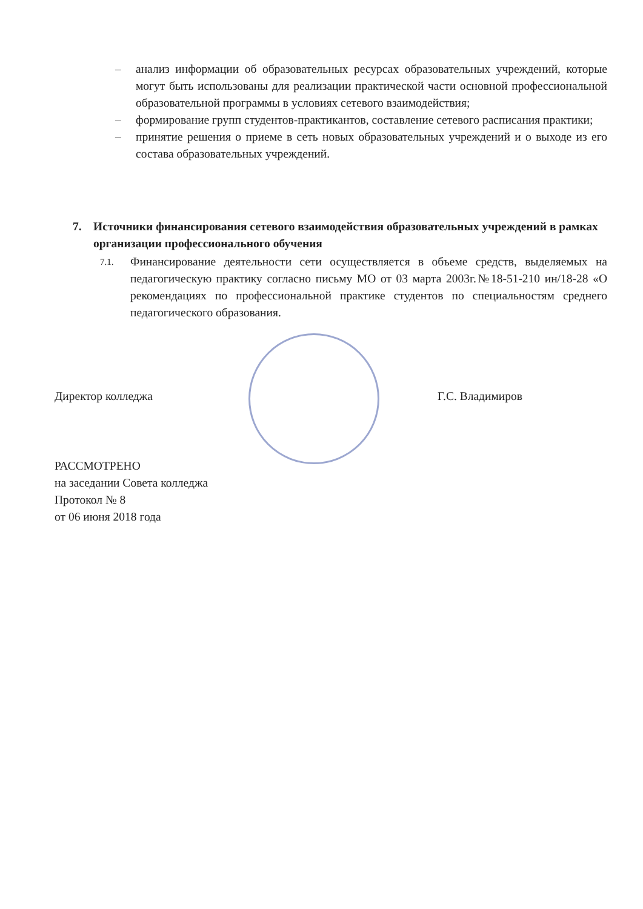– анализ информации об образовательных ресурсах образовательных учреждений, которые могут быть использованы для реализации практической части основной профессиональной образовательной программы в условиях сетевого взаимодействия;
– формирование групп студентов-практикантов, составление сетевого расписания практики;
– принятие решения о приеме в сеть новых образовательных учреждений и о выходе из его состава образовательных учреждений.
7. Источники финансирования сетевого взаимодействия образовательных учреждений в рамках организации профессионального обучения
7.1. Финансирование деятельности сети осуществляется в объеме средств, выделяемых на педагогическую практику согласно письму МО от 03 марта 2003г.№18-51-210 ин/18-28 «О рекомендациях по профессиональной практике студентов по специальностям среднего педагогического образования.
Директор колледжа Г.С. Владимиров
РАССМОТРЕНО
на заседании Совета колледжа
Протокол № 8
от 06 июня 2018 года